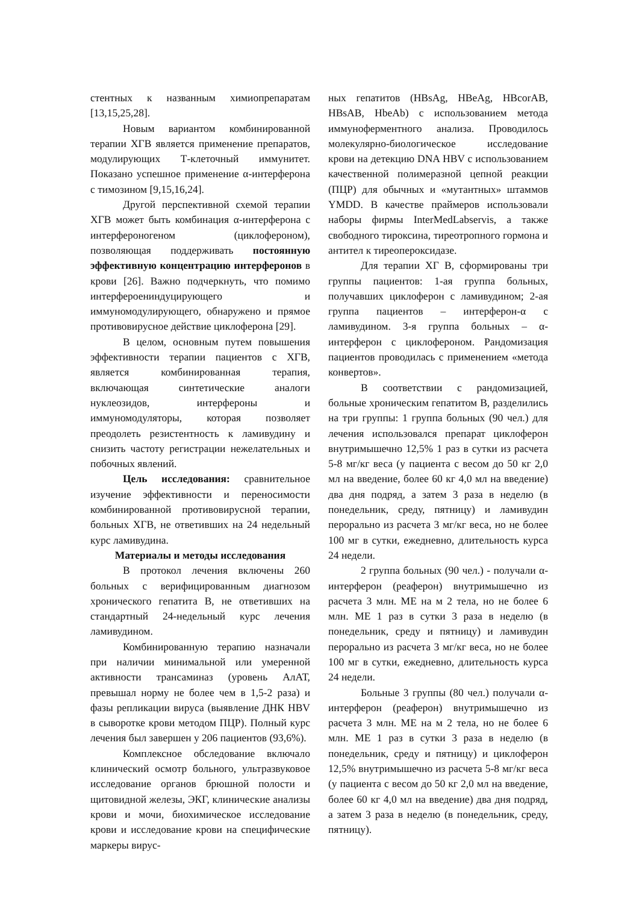стентных к названным химиопрепаратам [13,15,25,28].
Новым вариантом комбинированной терапии ХГВ является применение препаратов, модулирующих Т-клеточный иммунитет. Показано успешное применение α-интерферона с тимозином [9,15,16,24].
Другой перспективной схемой терапии ХГВ может быть комбинация α-интерферона с интерфероногеном (циклофероном), позволяющая поддерживать постоянную эффективную концентрацию интерферонов в крови [26]. Важно подчеркнуть, что помимо интерфероениндуцирующего и иммуномодулирующего, обнаружено и прямое противовирусное действие циклоферона [29].
В целом, основным путем повышения эффективности терапии пациентов с ХГВ, является комбинированная терапия, включающая синтетические аналоги нуклеозидов, интерфероны и иммуномодуляторы, которая позволяет преодолеть резистентность к ламивудину и снизить частоту регистрации нежелательных и побочных явлений.
Цель исследования: сравнительное изучение эффективности и переносимости комбинированной противовирусной терапии, больных ХГВ, не ответивших на 24 недельный курс ламивудина.
Материалы и методы исследования
В протокол лечения включены 260 больных с верифицированным диагнозом хронического гепатита В, не ответивших на стандартный 24-недельный курс лечения ламивудином.
Комбинированную терапию назначали при наличии минимальной или умеренной активности трансаминаз (уровень АлАТ, превышал норму не более чем в 1,5-2 раза) и фазы репликации вируса (выявление ДНК HBV в сыворотке крови методом ПЦР). Полный курс лечения был завершен у 206 пациентов (93,6%).
Комплексное обследование включало клинический осмотр больного, ультразвуковое исследование органов брюшной полости и щитовидной железы, ЭКГ, клинические анализы крови и мочи, биохимическое исследование крови и исследование крови на специфические маркеры вирус-
ных гепатитов (HBsAg, HBeAg, HBcorAB, HBsAB, HbeAb) с использованием метода иммуноферментного анализа. Проводилось молекулярно-биологическое исследование крови на детекцию DNA HBV с использованием качественной полимеразной цепной реакции (ПЦР) для обычных и «мутантных» штаммов YMDD. В качестве праймеров использовали наборы фирмы InterMedLabservis, а также свободного тироксина, тиреотропного гормона и антител к тиреопероксидазе.
Для терапии ХГ В, сформированы три группы пациентов: 1-ая группа больных, получавших циклоферон с ламивудином; 2-ая группа пациентов – интерферон-α с ламивудином. 3-я группа больных – α-интерферон с циклофероном. Рандомизация пациентов проводилась с применением «метода конвертов».
В соответствии с рандомизацией, больные хроническим гепатитом В, разделились на три группы: 1 группа больных (90 чел.) для лечения использовался препарат циклоферон внутримышечно 12,5% 1 раз в сутки из расчета 5-8 мг/кг веса (у пациента с весом до 50 кг 2,0 мл на введение, более 60 кг 4,0 мл на введение) два дня подряд, а затем 3 раза в неделю (в понедельник, среду, пятницу) и ламивудин перорально из расчета 3 мг/кг веса, но не более 100 мг в сутки, ежедневно, длительность курса 24 недели.
2 группа больных (90 чел.) - получали α-интерферон (реаферон) внутримышечно из расчета 3 млн. МЕ на м 2 тела, но не более 6 млн. МЕ 1 раз в сутки 3 раза в неделю (в понедельник, среду и пятницу) и ламивудин перорально из расчета 3 мг/кг веса, но не более 100 мг в сутки, ежедневно, длительность курса 24 недели.
Больные 3 группы (80 чел.) получали α-интерферон (реаферон) внутримышечно из расчета 3 млн. МЕ на м 2 тела, но не более 6 млн. МЕ 1 раз в сутки 3 раза в неделю (в понедельник, среду и пятницу) и циклоферон 12,5% внутримышечно из расчета 5-8 мг/кг веса (у пациента с весом до 50 кг 2,0 мл на введение, более 60 кг 4,0 мл на введение) два дня подряд, а затем 3 раза в неделю (в понедельник, среду, пятницу).